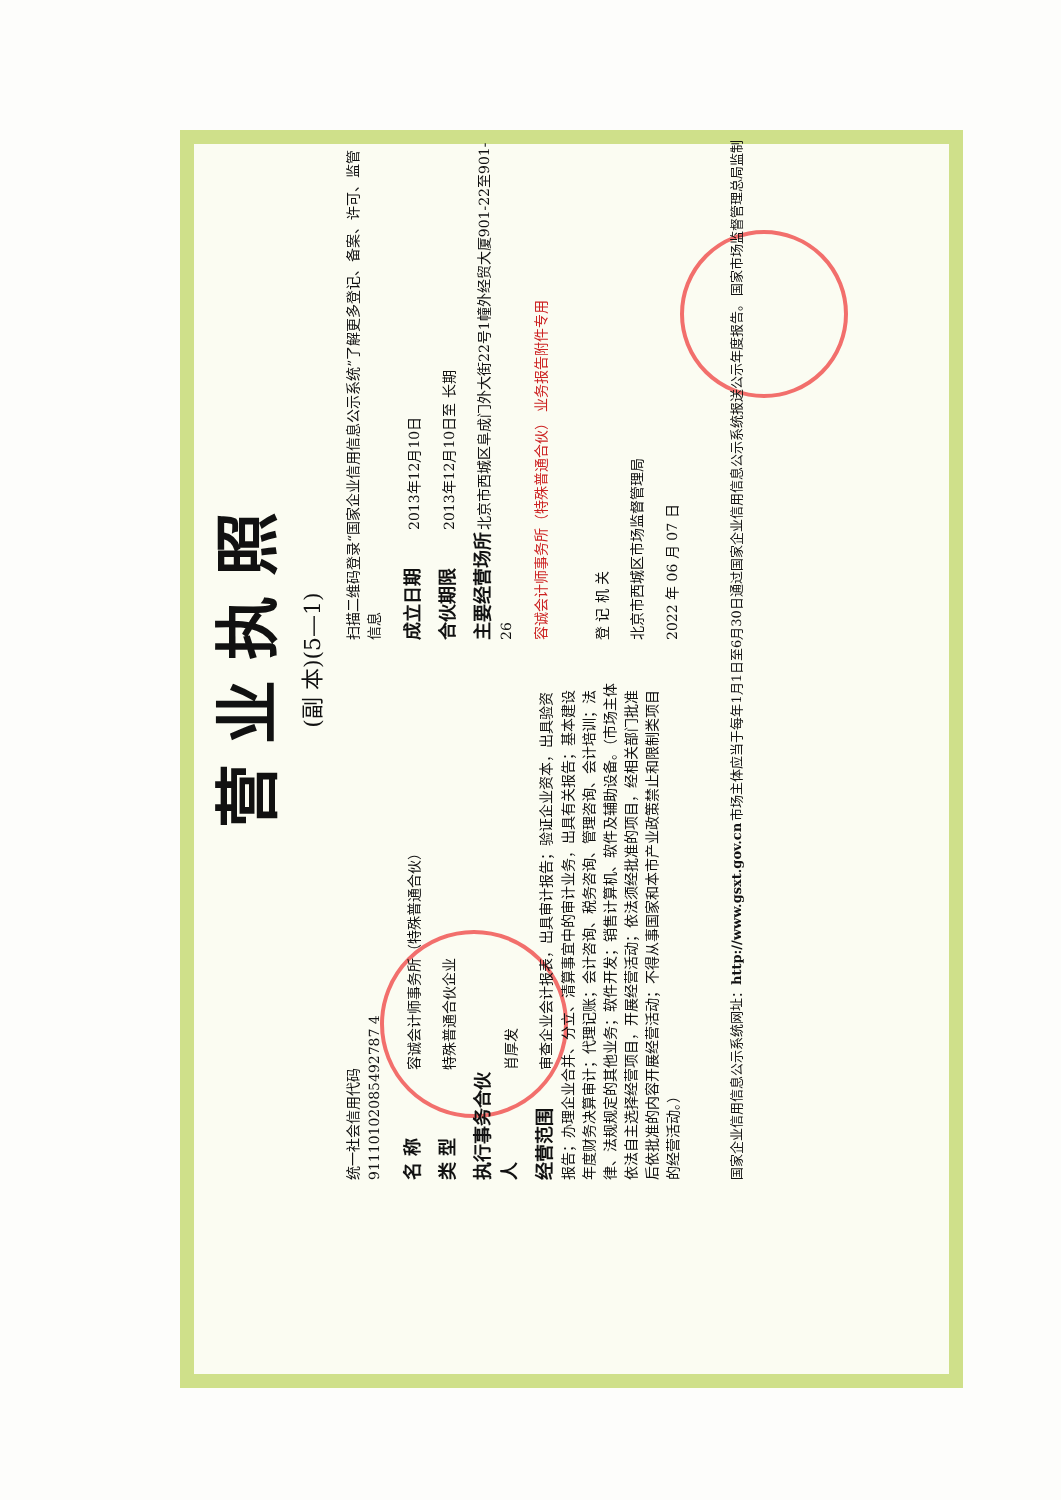营业执照
(副 本)(5—1)
统一社会信用代码
91110102085492787 4
名 称 容诚会计师事务所（特殊普通合伙）
类 型 特殊普通合伙企业
执行事务合伙人 肖厚发
经营范围 审查企业会计报表，出具审计报告；验证企业资本，出具验资报告；办理企业合并、分立、清算事宜中的审计业务，出具有关报告；基本建设年度财务决算审计；代理记账；会计咨询、税务咨询、管理咨询、会计培训；法律、法规规定的其他业务；软件开发；销售计算机、软件及辅助设备。（市场主体依法自主选择经营项目，开展经营活动；依法须经批准的项目，经相关部门批准后依批准的内容开展经营活动；不得从事国家和本市产业政策禁止和限制类项目的经营活动。）
扫描二维码登录“国家企业信用信息公示系统”了解更多登记、备案、许可、监管信息
成立日期 2013年12月10日
合伙期限 2013年12月10日至 长期
主要经营场所 北京市西城区阜成门外大街22号1幢外经贸大厦901-22至901-26
容诚会计师事务所（特殊普通合伙） 业务报告附件专用
登 记 机 关
北京市西城区市场监督管理局
2022 年 06 月 07 日
国家企业信用信息公示系统网址：http://www.gsxt.gov.cn 市场主体应当于每年1月1日至6月30日通过国家企业信用信息公示系统报送公示年度报告。 国家市场监督管理总局监制